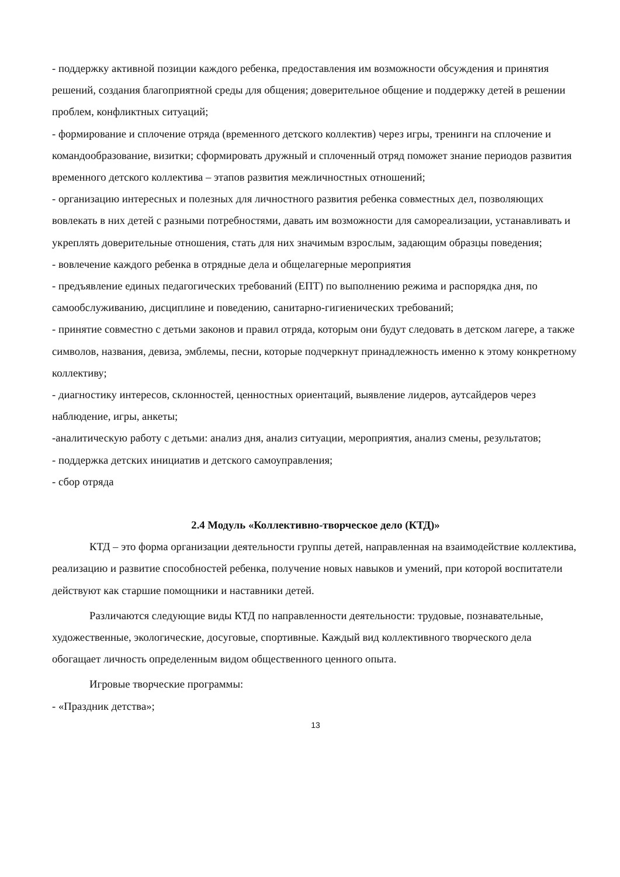- поддержку активной позиции каждого ребенка, предоставления им возможности обсуждения и принятия решений, создания благоприятной среды для общения; доверительное общение и поддержку детей в решении проблем, конфликтных ситуаций;
- формирование и сплочение отряда (временного детского коллектив) через игры, тренинги на сплочение и командообразование, визитки; сформировать дружный и сплоченный отряд поможет знание периодов развития временного детского коллектива – этапов развития межличностных отношений;
- организацию интересных и полезных для личностного развития ребенка совместных дел, позволяющих вовлекать в них детей с разными потребностями, давать им возможности для самореализации, устанавливать и укреплять доверительные отношения, стать для них значимым взрослым, задающим образцы поведения;
- вовлечение каждого ребенка в отрядные дела и общелагерные мероприятия
- предъявление единых педагогических требований (ЕПТ) по выполнению режима и распорядка дня, по самообслуживанию, дисциплине и поведению, санитарно-гигиенических требований;
- принятие совместно с детьми законов и правил отряда, которым они будут следовать в детском лагере, а также символов, названия, девиза, эмблемы, песни, которые подчеркнут принадлежность именно к этому конкретному коллективу;
- диагностику интересов, склонностей, ценностных ориентаций, выявление лидеров, аутсайдеров через наблюдение, игры, анкеты;
-аналитическую работу с детьми: анализ дня, анализ ситуации, мероприятия, анализ смены, результатов;
- поддержка детских инициатив и детского самоуправления;
- сбор отряда
2.4 Модуль «Коллективно-творческое дело (КТД)»
КТД – это форма организации деятельности группы детей, направленная на взаимодействие коллектива, реализацию и развитие способностей ребенка, получение новых навыков и умений, при которой воспитатели действуют как старшие помощники и наставники детей.
Различаются следующие виды КТД по направленности деятельности: трудовые, познавательные, художественные, экологические, досуговые, спортивные. Каждый вид коллективного творческого дела обогащает личность определенным видом общественного ценного опыта.
Игровые творческие программы:
- «Праздник детства»;
13